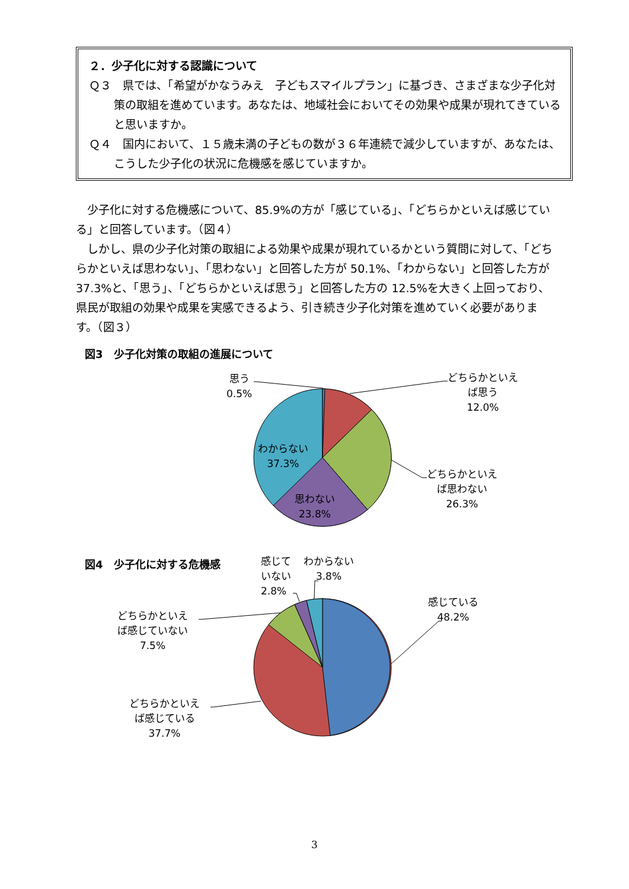２．少子化に対する認識について
Ｑ３　県では、「希望がかなうみえ　子どもスマイルプラン」に基づき、さまざまな少子化対策の取組を進めています。あなたは、地域社会においてその効果や成果が現れてきていると思いますか。
Ｑ４　国内において、１５歳未満の子どもの数が３６年連続で減少していますが、あなたは、こうした少子化の状況に危機感を感じていますか。
少子化に対する危機感について、85.9%の方が「感じている」、「どちらかといえば感じている」と回答しています。（図４）
しかし、県の少子化対策の取組による効果や成果が現れているかという質問に対して、「どちらかといえば思わない」、「思わない」と回答した方が 50.1%、「わからない」と回答した方が 37.3%と、「思う」、「どちらかといえば思う」と回答した方の 12.5%を大きく上回っており、県民が取組の効果や成果を実感できるよう、引き続き少子化対策を進めていく必要があります。（図３）
図3　少子化対策の取組の進展について
思う
0.5%
どちらかといえ
ば思う
12.0%
どちらかといえ
ば思わない
26.3%
わからない
37.3%
思わない
23.8%
図4　少子化に対する危機感
感じて
いない
2.8%
わからない
3.8%
感じている
48.2%
どちらかといえ
ば感じていない
7.5%
どちらかといえ
ば感じている
37.7%
3